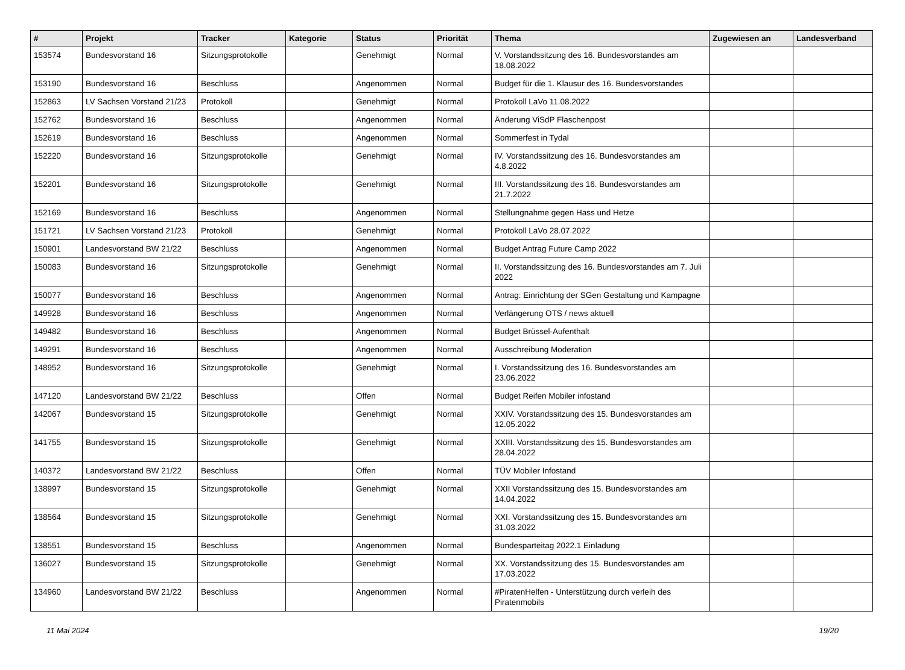| # | Projekt | Tracker | Kategorie | Status | Priorität | Thema | Zugewiesen an | Landesverband |
| --- | --- | --- | --- | --- | --- | --- | --- | --- |
| 153574 | Bundesvorstand 16 | Sitzungsprotokolle | | Genehmigt | Normal | V. Vorstandssitzung des 16. Bundesvorstandes am 18.08.2022 | | |
| 153190 | Bundesvorstand 16 | Beschluss | | Angenommen | Normal | Budget für die 1. Klausur des 16. Bundesvorstandes | | |
| 152863 | LV Sachsen Vorstand 21/23 | Protokoll | | Genehmigt | Normal | Protokoll LaVo 11.08.2022 | | |
| 152762 | Bundesvorstand 16 | Beschluss | | Angenommen | Normal | Änderung ViSdP Flaschenpost | | |
| 152619 | Bundesvorstand 16 | Beschluss | | Angenommen | Normal | Sommerfest in Tydal | | |
| 152220 | Bundesvorstand 16 | Sitzungsprotokolle | | Genehmigt | Normal | IV. Vorstandssitzung des 16. Bundesvorstandes am 4.8.2022 | | |
| 152201 | Bundesvorstand 16 | Sitzungsprotokolle | | Genehmigt | Normal | III. Vorstandssitzung des 16. Bundesvorstandes am 21.7.2022 | | |
| 152169 | Bundesvorstand 16 | Beschluss | | Angenommen | Normal | Stellungnahme gegen Hass und Hetze | | |
| 151721 | LV Sachsen Vorstand 21/23 | Protokoll | | Genehmigt | Normal | Protokoll LaVo 28.07.2022 | | |
| 150901 | Landesvorstand BW 21/22 | Beschluss | | Angenommen | Normal | Budget Antrag Future Camp 2022 | | |
| 150083 | Bundesvorstand 16 | Sitzungsprotokolle | | Genehmigt | Normal | II. Vorstandssitzung des 16. Bundesvorstandes am 7. Juli 2022 | | |
| 150077 | Bundesvorstand 16 | Beschluss | | Angenommen | Normal | Antrag: Einrichtung der SGen Gestaltung und Kampagne | | |
| 149928 | Bundesvorstand 16 | Beschluss | | Angenommen | Normal | Verlängerung OTS / news aktuell | | |
| 149482 | Bundesvorstand 16 | Beschluss | | Angenommen | Normal | Budget Brüssel-Aufenthalt | | |
| 149291 | Bundesvorstand 16 | Beschluss | | Angenommen | Normal | Ausschreibung Moderation | | |
| 148952 | Bundesvorstand 16 | Sitzungsprotokolle | | Genehmigt | Normal | I. Vorstandssitzung des 16. Bundesvorstandes am 23.06.2022 | | |
| 147120 | Landesvorstand BW 21/22 | Beschluss | | Offen | Normal | Budget Reifen Mobiler infostand | | |
| 142067 | Bundesvorstand 15 | Sitzungsprotokolle | | Genehmigt | Normal | XXIV. Vorstandssitzung des 15. Bundesvorstandes am 12.05.2022 | | |
| 141755 | Bundesvorstand 15 | Sitzungsprotokolle | | Genehmigt | Normal | XXIII. Vorstandssitzung des 15. Bundesvorstandes am 28.04.2022 | | |
| 140372 | Landesvorstand BW 21/22 | Beschluss | | Offen | Normal | TÜV Mobiler Infostand | | |
| 138997 | Bundesvorstand 15 | Sitzungsprotokolle | | Genehmigt | Normal | XXII Vorstandssitzung des 15. Bundesvorstandes am 14.04.2022 | | |
| 138564 | Bundesvorstand 15 | Sitzungsprotokolle | | Genehmigt | Normal | XXI. Vorstandssitzung des 15. Bundesvorstandes am 31.03.2022 | | |
| 138551 | Bundesvorstand 15 | Beschluss | | Angenommen | Normal | Bundesparteitag 2022.1 Einladung | | |
| 136027 | Bundesvorstand 15 | Sitzungsprotokolle | | Genehmigt | Normal | XX. Vorstandssitzung des 15. Bundesvorstandes am 17.03.2022 | | |
| 134960 | Landesvorstand BW 21/22 | Beschluss | | Angenommen | Normal | #PiratenHelfen - Unterstützung durch verleih des Piratenmobils | | |
11 Mai 2024 19/20